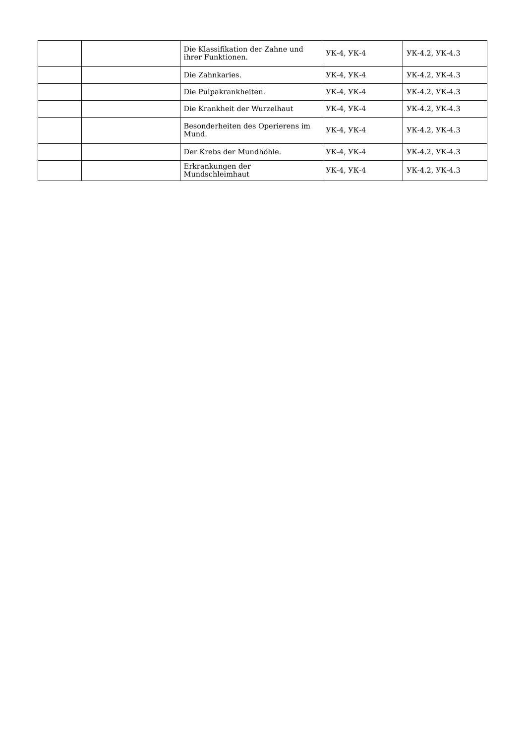| | | Die Klassifikation der Zahne und ihrer Funktionen. | УК-4, УК-4 | УК-4.2, УК-4.3 |
| | | Die Zahnkaries. | УК-4, УК-4 | УК-4.2, УК-4.3 |
| | | Die Pulpakrankheiten. | УК-4, УК-4 | УК-4.2, УК-4.3 |
| | | Die Krankheit der Wurzelhaut | УК-4, УК-4 | УК-4.2, УК-4.3 |
| | | Besonderheiten des Operierens im Mund. | УК-4, УК-4 | УК-4.2, УК-4.3 |
| | | Der Krebs der Mundhöhle. | УК-4, УК-4 | УК-4.2, УК-4.3 |
| | | Erkrankungen der Mundschleimhaut | УК-4, УК-4 | УК-4.2, УК-4.3 |